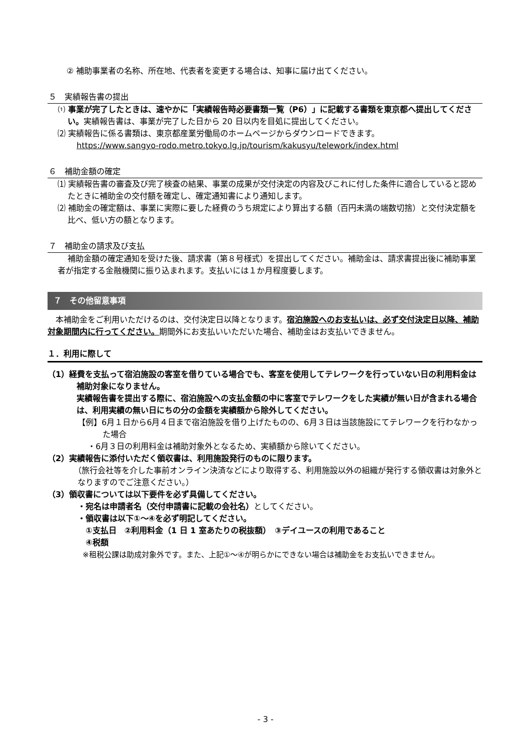② 補助事業者の名称、所在地、代表者を変更する場合は、知事に届け出てください。
５　実績報告書の提出
⑴ 事業が完了したときは、速やかに「実績報告時必要書類一覧（P6）」に記載する書類を東京都へ提出してください。実績報告書は、事業が完了した日から 20 日以内を目処に提出してください。
⑵ 実績報告に係る書類は、東京都産業労働局のホームページからダウンロードできます。
https://www.sangyo-rodo.metro.tokyo.lg.jp/tourism/kakusyu/telework/index.html
６　補助金額の確定
⑴ 実績報告書の審査及び完了検査の結果、事業の成果が交付決定の内容及びこれに付した条件に適合していると認めたときに補助金の交付額を確定し、確定通知書により通知します。
⑵ 補助金の確定額は、事業に実際に要した経費のうち規定により算出する額（百円未満の端数切捨）と交付決定額を比べ、低い方の額となります。
７　補助金の請求及び支払
補助金額の確定通知を受けた後、請求書（第８号様式）を提出してください。補助金は、請求書提出後に補助事業者が指定する金融機関に振り込まれます。支払いには１か月程度要します。
７　その他留意事項
本補助金をご利用いただけるのは、交付決定日以降となります。宿泊施設へのお支払いは、必ず交付決定日以降、補助対象期間内に行ってください。期間外にお支払いいただいた場合、補助金はお支払いできません。
１．利用に際して
（1）経費を支払って宿泊施設の客室を借りている場合でも、客室を使用してテレワークを行っていない日の利用料金は補助対象になりません。
実績報告書を提出する際に、宿泊施設への支払金額の中に客室でテレワークをした実績が無い日が含まれる場合は、利用実績の無い日にちの分の金額を実績額から除外してください。
【例】6月１日から6月４日まで宿泊施設を借り上げたものの、6月３日は当該施設にてテレワークを行わなかった場合
・6月３日の利用料金は補助対象外となるため、実績額から除いてください。
（2）実績報告に添付いただく領収書は、利用施設発行のものに限ります。
（旅行会社等を介した事前オンライン決済などにより取得する、利用施設以外の組織が発行する領収書は対象外となりますのでご注意ください。）
（3）領収書については以下要件を必ず具備してください。
・宛名は申請者名（交付申請書に記載の会社名）としてください。
・領収書は以下①～④を必ず明記してください。
①支払日　②利用料金（1 日 1 室あたりの税抜額）　③デイユースの利用であること
④税額
※租税公課は助成対象外です。また、上記①～④が明らかにできない場合は補助金をお支払いできません。
- 3 -